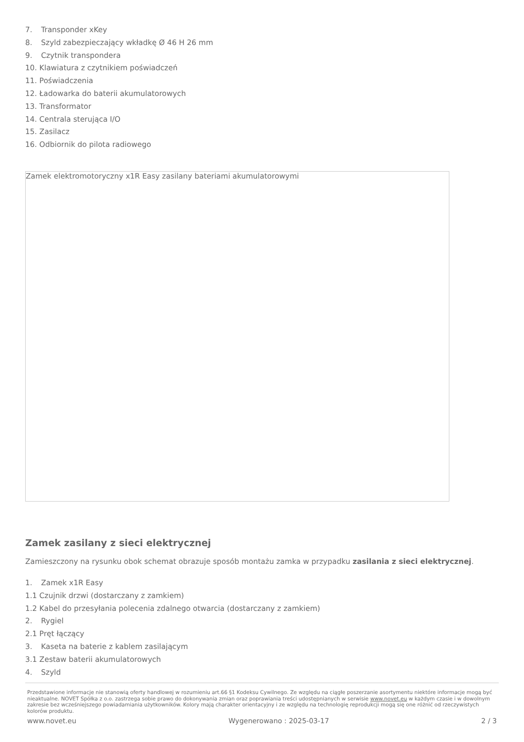7. Transponder xKey
8. Szyld zabezpieczający wkładkę Ø 46 H 26 mm
9. Czytnik transpondera
10. Klawiatura z czytnikiem poświadczeń
11. Poświadczenia
12. Ładowarka do baterii akumulatorowych
13. Transformator
14. Centrala sterująca I/O
15. Zasilacz
16. Odbiornik do pilota radiowego
Zamek elektromotoryczny x1R Easy zasilany bateriami akumulatorowymi
Zamek zasilany z sieci elektrycznej
Zamieszczony na rysunku obok schemat obrazuje sposób montażu zamka w przypadku zasilania z sieci elektrycznej.
1. Zamek x1R Easy
1.1 Czujnik drzwi (dostarczany z zamkiem)
1.2 Kabel do przesyłania polecenia zdalnego otwarcia (dostarczany z zamkiem)
2. Rygiel
2.1 Pręt łączący
3. Kaseta na baterie z kablem zasilającym
3.1 Zestaw baterii akumulatorowych
4. Szyld
Przedstawione informacje nie stanowią oferty handlowej w rozumieniu art.66 §1 Kodeksu Cywilnego. Ze względu na ciągłe poszerzanie asortymentu niektóre informacje mogą być nieaktualne. NOVET Spółka z o.o. zastrzega sobie prawo do dokonywania zmian oraz poprawiania treści udostępnianych w serwisie www.novet.eu w każdym czasie i w dowolnym zakresie bez wcześniejszego powiadamiania użytkowników. Kolory mają charakter orientacyjny i ze względu na technologię reprodukcji mogą się one różnić od rzeczywistych kolorów produktu.
www.novet.eu Wygenerowano : 2025-03-17 2 / 3